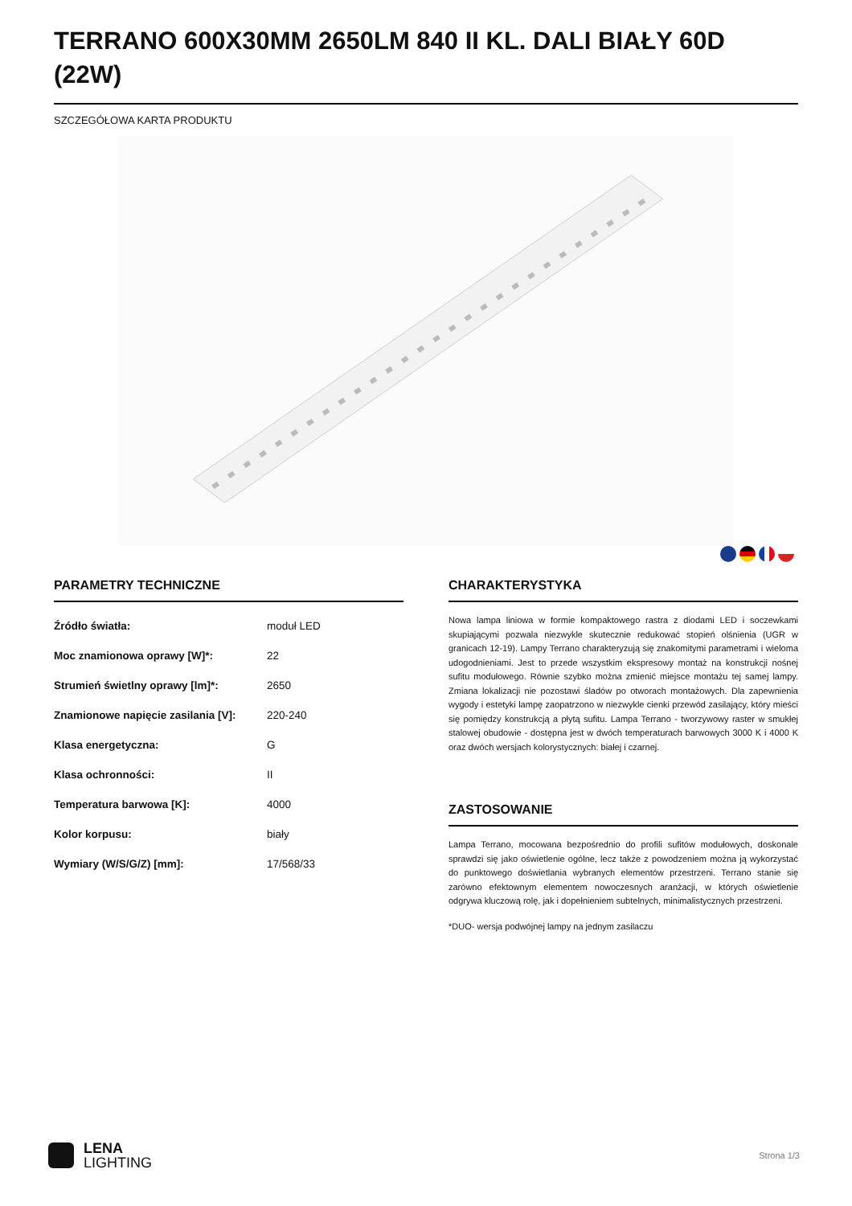TERRANO 600X30MM 2650LM 840 II KL. DALI BIAŁY 60D (22W)
SZCZEGÓŁOWA KARTA PRODUKTU
PARAMETRY TECHNICZNE
| Źródło światła: | moduł LED |
| Moc znamionowa oprawy [W]*: | 22 |
| Strumień świetlny oprawy [lm]*: | 2650 |
| Znamionowe napięcie zasilania [V]: | 220-240 |
| Klasa energetyczna: | G |
| Klasa ochronności: | II |
| Temperatura barwowa [K]: | 4000 |
| Kolor korpusu: | biały |
| Wymiary (W/S/G/Z) [mm]: | 17/568/33 |
CHARAKTERYSTYKA
Nowa lampa liniowa w formie kompaktowego rastra z diodami LED i soczewkami skupiającymi pozwala niezwykle skutecznie redukować stopień olśnienia (UGR w granicach 12-19). Lampy Terrano charakteryzują się znakomitymi parametrami i wieloma udogodnieniami. Jest to przede wszystkim ekspresowy montaż na konstrukcji nośnej sufitu modułowego. Równie szybko można zmienić miejsce montażu tej samej lampy. Zmiana lokalizacji nie pozostawi śladów po otworach montażowych. Dla zapewnienia wygody i estetyki lampę zaopatrzono w niezwykle cienki przewód zasilający, który mieści się pomiędzy konstrukcją a płytą sufitu. Lampa Terrano - tworzywowy raster w smukłej stalowej obudowie - dostępna jest w dwóch temperaturach barwowych 3000 K i 4000 K oraz dwóch wersjach kolorystycznych: białej i czarnej.
ZASTOSOWANIE
Lampa Terrano, mocowana bezpośrednio do profili sufitów modułowych, doskonale sprawdzi się jako oświetlenie ogólne, lecz także z powodzeniem można ją wykorzystać do punktowego doświetlania wybranych elementów przestrzeni. Terrano stanie się zarówno efektownym elementem nowoczesnych aranżacji, w których oświetlenie odgrywa kluczową rolę, jak i dopełnieniem subtelnych, minimalistycznych przestrzeni.
*DUO- wersja podwójnej lampy na jednym zasilaczu
LENA
LIGHTING
Strona 1/3